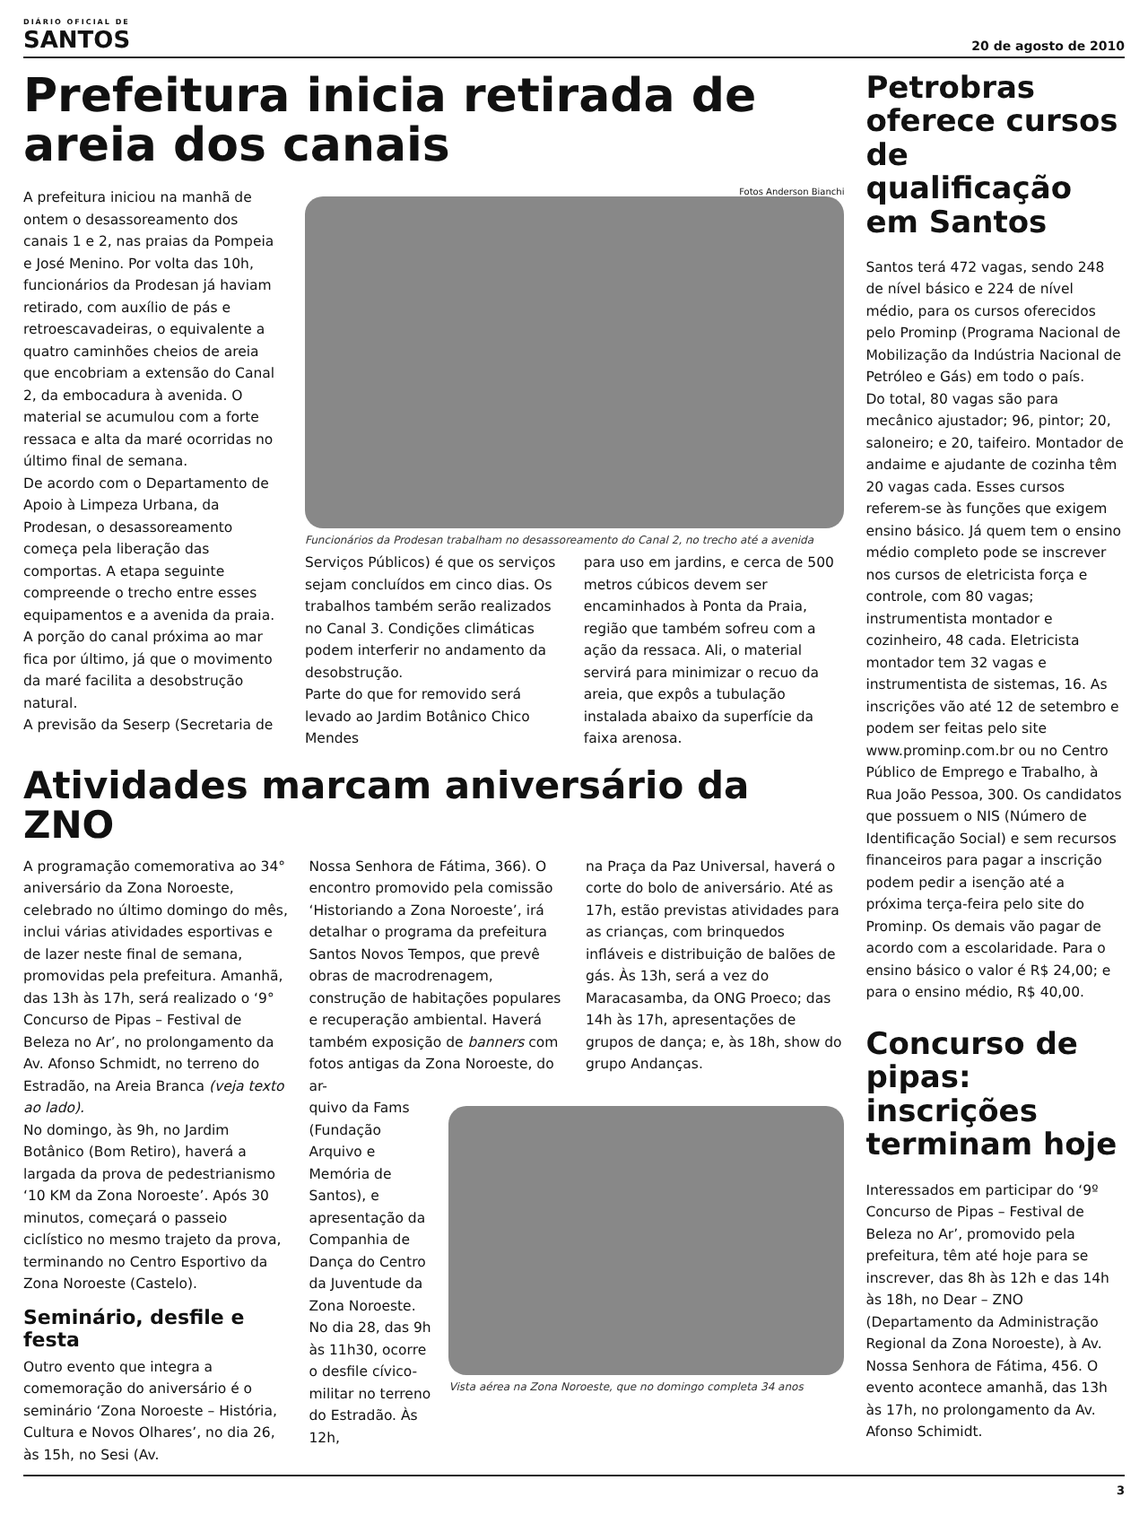DIÁRIO OFICIAL DE
SANTOS
20 de agosto de 2010
Prefeitura inicia retirada de areia dos canais
A prefeitura iniciou na manhã de ontem o desassoreamento dos canais 1 e 2, nas praias da Pompeia e José Menino. Por volta das 10h, funcionários da Prodesan já haviam retirado, com auxílio de pás e retroescavadeiras, o equivalente a quatro caminhões cheios de areia que encobriam a extensão do Canal 2, da embocadura à avenida. O material se acumulou com a forte ressaca e alta da maré ocorridas no último final de semana.
De acordo com o Departamento de Apoio à Limpeza Urbana, da Prodesan, o desassoreamento começa pela liberação das comportas. A etapa seguinte compreende o trecho entre esses equipamentos e a avenida da praia. A porção do canal próxima ao mar fica por último, já que o movimento da maré facilita a desobstrução natural.
A previsão da Seserp (Secretaria de
Fotos Anderson Bianchi
Funcionários da Prodesan trabalham no desassoreamento do Canal 2, no trecho até a avenida
Serviços Públicos) é que os serviços sejam concluídos em cinco dias. Os trabalhos também serão realizados no Canal 3. Condições climáticas podem interferir no andamento da desobstrução.
Parte do que for removido será levado ao Jardim Botânico Chico Mendes
para uso em jardins, e cerca de 500 metros cúbicos devem ser encaminhados à Ponta da Praia, região que também sofreu com a ação da ressaca. Ali, o material servirá para minimizar o recuo da areia, que expôs a tubulação instalada abaixo da superfície da faixa arenosa.
Atividades marcam aniversário da ZNO
A programação comemorativa ao 34° aniversário da Zona Noroeste, celebrado no último domingo do mês, inclui várias atividades esportivas e de lazer neste final de semana, promovidas pela prefeitura. Amanhã, das 13h às 17h, será realizado o ‘9° Concurso de Pipas – Festival de Beleza no Ar’, no prolongamento da Av. Afonso Schmidt, no terreno do Estradão, na Areia Branca (veja texto ao lado).
No domingo, às 9h, no Jardim Botânico (Bom Retiro), haverá a largada da prova de pedestrianismo ‘10 KM da Zona Noroeste’. Após 30 minutos, começará o passeio ciclístico no mesmo trajeto da prova, terminando no Centro Esportivo da Zona Noroeste (Castelo).
Seminário, desfile e festa
Outro evento que integra a comemoração do aniversário é o seminário ‘Zona Noroeste – História, Cultura e Novos Olhares’, no dia 26, às 15h, no Sesi (Av.
Nossa Senhora de Fátima, 366). O encontro promovido pela comissão ‘Historiando a Zona Noroeste’, irá detalhar o programa da prefeitura Santos Novos Tempos, que prevê obras de macrodrenagem, construção de habitações populares e recuperação ambiental. Haverá também exposição de banners com fotos antigas da Zona Noroeste, do ar-
na Praça da Paz Universal, haverá o corte do bolo de aniversário. Até as 17h, estão previstas atividades para as crianças, com brinquedos infláveis e distribuição de balões de gás. Às 13h, será a vez do Maracasamba, da ONG Proeco; das 14h às 17h, apresentações de grupos de dança; e, às 18h, show do grupo Andanças.
quivo da Fams (Fundação Arquivo e Memória de Santos), e apresentação da Companhia de Dança do Centro da Juventude da Zona Noroeste.
No dia 28, das 9h às 11h30, ocorre o desfile cívico-militar no terreno do Estradão. Às 12h,
Vista aérea na Zona Noroeste, que no domingo completa 34 anos
Petrobras oferece cursos de qualificação em Santos
Santos terá 472 vagas, sendo 248 de nível básico e 224 de nível médio, para os cursos oferecidos pelo Prominp (Programa Nacional de Mobilização da Indústria Nacional de Petróleo e Gás) em todo o país.
Do total, 80 vagas são para mecânico ajustador; 96, pintor; 20, saloneiro; e 20, taifeiro. Montador de andaime e ajudante de cozinha têm 20 vagas cada. Esses cursos referem-se às funções que exigem ensino básico. Já quem tem o ensino médio completo pode se inscrever nos cursos de eletricista força e controle, com 80 vagas; instrumentista montador e cozinheiro, 48 cada. Eletricista montador tem 32 vagas e instrumentista de sistemas, 16. As inscrições vão até 12 de setembro e podem ser feitas pelo site www.prominp.com.br ou no Centro Público de Emprego e Trabalho, à Rua João Pessoa, 300. Os candidatos que possuem o NIS (Número de Identificação Social) e sem recursos financeiros para pagar a inscrição podem pedir a isenção até a próxima terça-feira pelo site do Prominp. Os demais vão pagar de acordo com a escolaridade. Para o ensino básico o valor é R$ 24,00; e para o ensino médio, R$ 40,00.
Concurso de pipas: inscrições terminam hoje
Interessados em participar do ‘9º Concurso de Pipas – Festival de Beleza no Ar’, promovido pela prefeitura, têm até hoje para se inscrever, das 8h às 12h e das 14h às 18h, no Dear – ZNO (Departamento da Administração Regional da Zona Noroeste), à Av. Nossa Senhora de Fátima, 456. O evento acontece amanhã, das 13h às 17h, no prolongamento da Av. Afonso Schimidt.
3